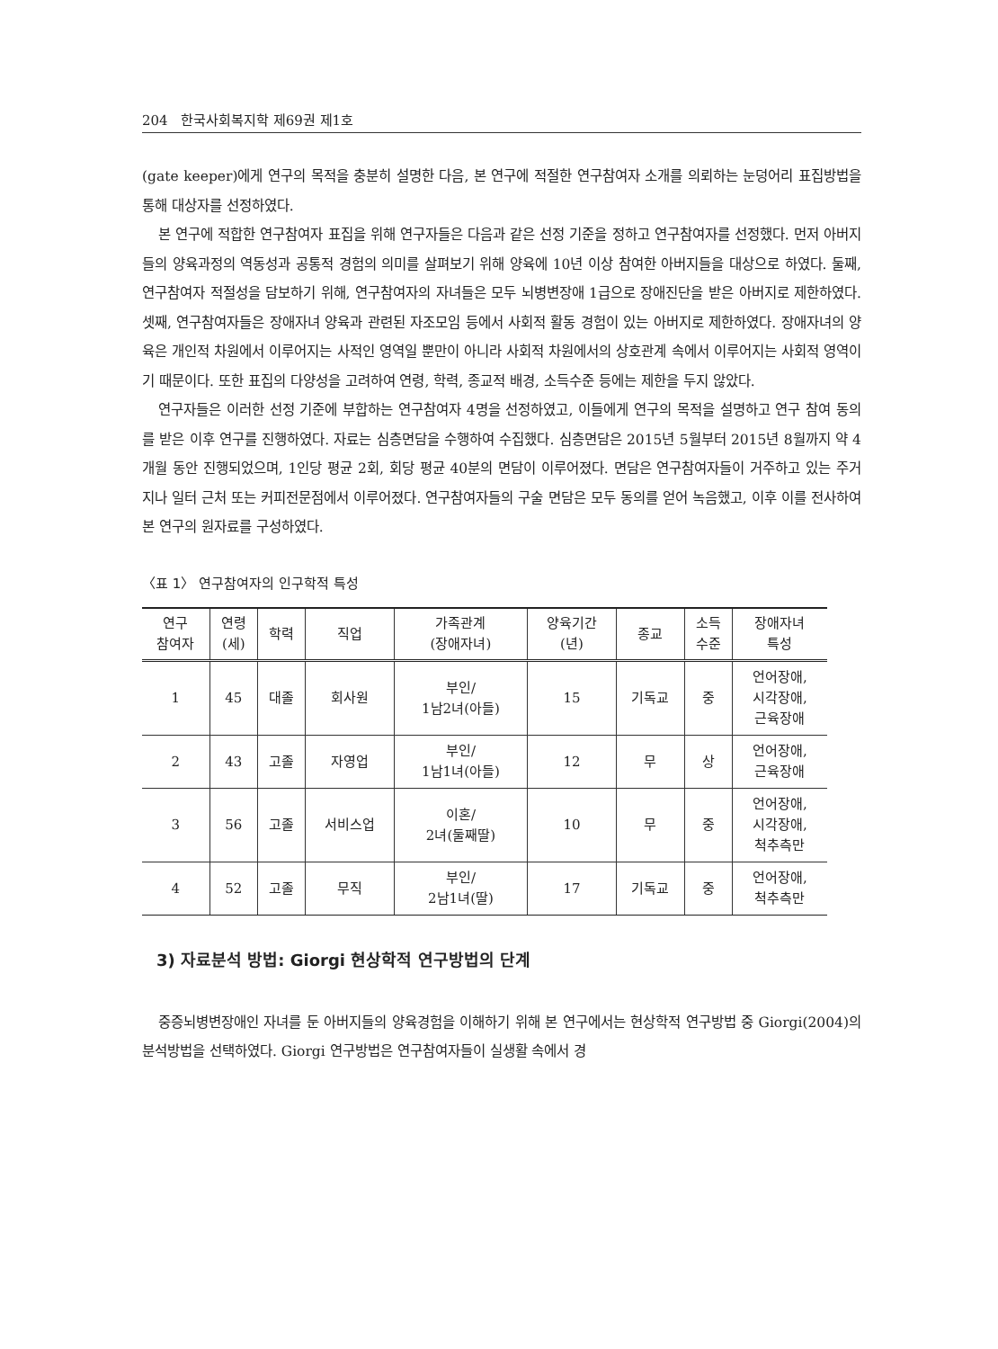204 한국사회복지학 제69권 제1호
(gate keeper)에게 연구의 목적을 충분히 설명한 다음, 본 연구에 적절한 연구참여자 소개를 의뢰하는 눈덩어리 표집방법을 통해 대상자를 선정하였다.
본 연구에 적합한 연구참여자 표집을 위해 연구자들은 다음과 같은 선정 기준을 정하고 연구참여자를 선정했다. 먼저 아버지들의 양육과정의 역동성과 공통적 경험의 의미를 살펴보기 위해 양육에 10년 이상 참여한 아버지들을 대상으로 하였다. 둘째, 연구참여자 적절성을 담보하기 위해, 연구참여자의 자녀들은 모두 뇌병변장애 1급으로 장애진단을 받은 아버지로 제한하였다. 셋째, 연구참여자들은 장애자녀 양육과 관련된 자조모임 등에서 사회적 활동 경험이 있는 아버지로 제한하였다. 장애자녀의 양육은 개인적 차원에서 이루어지는 사적인 영역일 뿐만이 아니라 사회적 차원에서의 상호관계 속에서 이루어지는 사회적 영역이기 때문이다. 또한 표집의 다양성을 고려하여 연령, 학력, 종교적 배경, 소득수준 등에는 제한을 두지 않았다.
연구자들은 이러한 선정 기준에 부합하는 연구참여자 4명을 선정하였고, 이들에게 연구의 목적을 설명하고 연구 참여 동의를 받은 이후 연구를 진행하였다. 자료는 심층면담을 수행하여 수집했다. 심층면담은 2015년 5월부터 2015년 8월까지 약 4개월 동안 진행되었으며, 1인당 평균 2회, 회당 평균 40분의 면담이 이루어졌다. 면담은 연구참여자들이 거주하고 있는 주거지나 일터 근처 또는 커피전문점에서 이루어졌다. 연구참여자들의 구술 면담은 모두 동의를 얻어 녹음했고, 이후 이를 전사하여 본 연구의 원자료를 구성하였다.
〈표 1〉 연구참여자의 인구학적 특성
| 연구 참여자 | 연령 (세) | 학력 | 직업 | 가족관계 (장애자녀) | 양육기간 (년) | 종교 | 소득 수준 | 장애자녀 특성 |
| --- | --- | --- | --- | --- | --- | --- | --- | --- |
| 1 | 45 | 대졸 | 회사원 | 부인/ 1남2녀(아들) | 15 | 기독교 | 중 | 언어장애, 시각장애, 근육장애 |
| 2 | 43 | 고졸 | 자영업 | 부인/ 1남1녀(아들) | 12 | 무 | 상 | 언어장애, 근육장애 |
| 3 | 56 | 고졸 | 서비스업 | 이혼/ 2녀(둘째딸) | 10 | 무 | 중 | 언어장애, 시각장애, 척추측만 |
| 4 | 52 | 고졸 | 무직 | 부인/ 2남1녀(딸) | 17 | 기독교 | 중 | 언어장애, 척추측만 |
3) 자료분석 방법: Giorgi 현상학적 연구방법의 단계
중증뇌병변장애인 자녀를 둔 아버지들의 양육경험을 이해하기 위해 본 연구에서는 현상학적 연구방법 중 Giorgi(2004)의 분석방법을 선택하였다. Giorgi 연구방법은 연구참여자들이 실생활 속에서 경